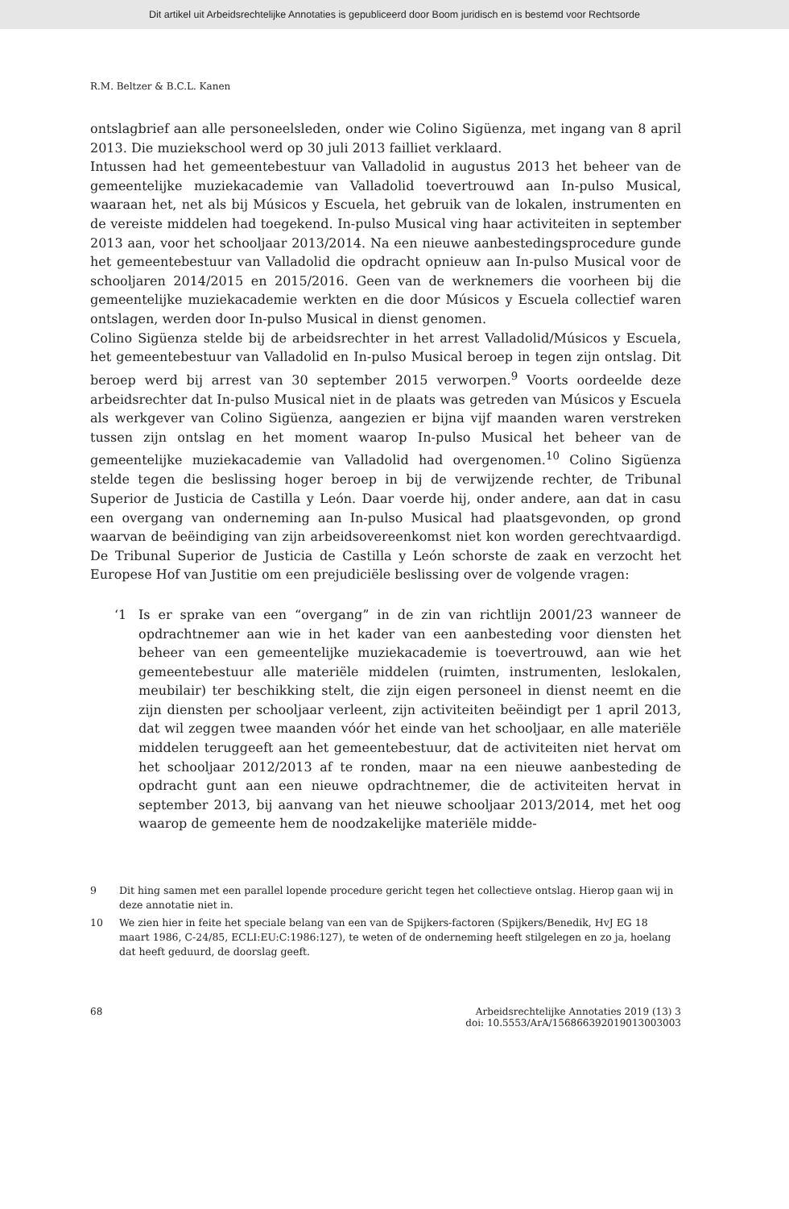Dit artikel uit Arbeidsrechtelijke Annotaties is gepubliceerd door Boom juridisch en is bestemd voor Rechtsorde
R.M. Beltzer & B.C.L. Kanen
ontslagbrief aan alle personeelsleden, onder wie Colino Sigüenza, met ingang van 8 april 2013. Die muziekschool werd op 30 juli 2013 failliet verklaard.
Intussen had het gemeentebestuur van Valladolid in augustus 2013 het beheer van de gemeentelijke muziekacademie van Valladolid toevertrouwd aan In-pulso Musical, waaraan het, net als bij Músicos y Escuela, het gebruik van de lokalen, instrumenten en de vereiste middelen had toegekend. In-pulso Musical ving haar activiteiten in september 2013 aan, voor het schooljaar 2013/2014. Na een nieuwe aanbestedingsprocedure gunde het gemeentebestuur van Valladolid die opdracht opnieuw aan In-pulso Musical voor de schooljaren 2014/2015 en 2015/2016. Geen van de werknemers die voorheen bij die gemeentelijke muziekacademie werkten en die door Músicos y Escuela collectief waren ontslagen, werden door In-pulso Musical in dienst genomen.
Colino Sigüenza stelde bij de arbeidsrechter in het arrest Valladolid/Músicos y Escuela, het gemeentebestuur van Valladolid en In-pulso Musical beroep in tegen zijn ontslag. Dit beroep werd bij arrest van 30 september 2015 verworpen.<sup>9</sup> Voorts oordeelde deze arbeidsrechter dat In-pulso Musical niet in de plaats was getreden van Músicos y Escuela als werkgever van Colino Sigüenza, aangezien er bijna vijf maanden waren verstreken tussen zijn ontslag en het moment waarop In-pulso Musical het beheer van de gemeentelijke muziekacademie van Valladolid had overgenomen.<sup>10</sup> Colino Sigüenza stelde tegen die beslissing hoger beroep in bij de verwijzende rechter, de Tribunal Superior de Justicia de Castilla y León. Daar voerde hij, onder andere, aan dat in casu een overgang van onderneming aan In-pulso Musical had plaatsgevonden, op grond waarvan de beëindiging van zijn arbeidsovereenkomst niet kon worden gerechtvaardigd. De Tribunal Superior de Justicia de Castilla y León schorste de zaak en verzocht het Europese Hof van Justitie om een prejudiciële beslissing over de volgende vragen:
‘1 Is er sprake van een “overgang” in de zin van richtlijn 2001/23 wanneer de opdrachtnemer aan wie in het kader van een aanbesteding voor diensten het beheer van een gemeentelijke muziekacademie is toevertrouwd, aan wie het gemeentebestuur alle materiële middelen (ruimten, instrumenten, leslokalen, meubilair) ter beschikking stelt, die zijn eigen personeel in dienst neemt en die zijn diensten per schooljaar verleent, zijn activiteiten beëindigt per 1 april 2013, dat wil zeggen twee maanden vóór het einde van het schooljaar, en alle materiële middelen teruggeeft aan het gemeentebestuur, dat de activiteiten niet hervat om het schooljaar 2012/2013 af te ronden, maar na een nieuwe aanbesteding de opdracht gunt aan een nieuwe opdrachtnemer, die de activiteiten hervat in september 2013, bij aanvang van het nieuwe schooljaar 2013/2014, met het oog waarop de gemeente hem de noodzakelijke materiële midde-
9 Dit hing samen met een parallel lopende procedure gericht tegen het collectieve ontslag. Hierop gaan wij in deze annotatie niet in.
10 We zien hier in feite het speciale belang van een van de Spijkers-factoren (Spijkers/Benedik, HvJ EG 18 maart 1986, C-24/85, ECLI:EU:C:1986:127), te weten of de onderneming heeft stilgelegen en zo ja, hoelang dat heeft geduurd, de doorslag geeft.
68 Arbeidsrechtelijke Annotaties 2019 (13) 3
doi: 10.5553/ArA/156866392019013003003